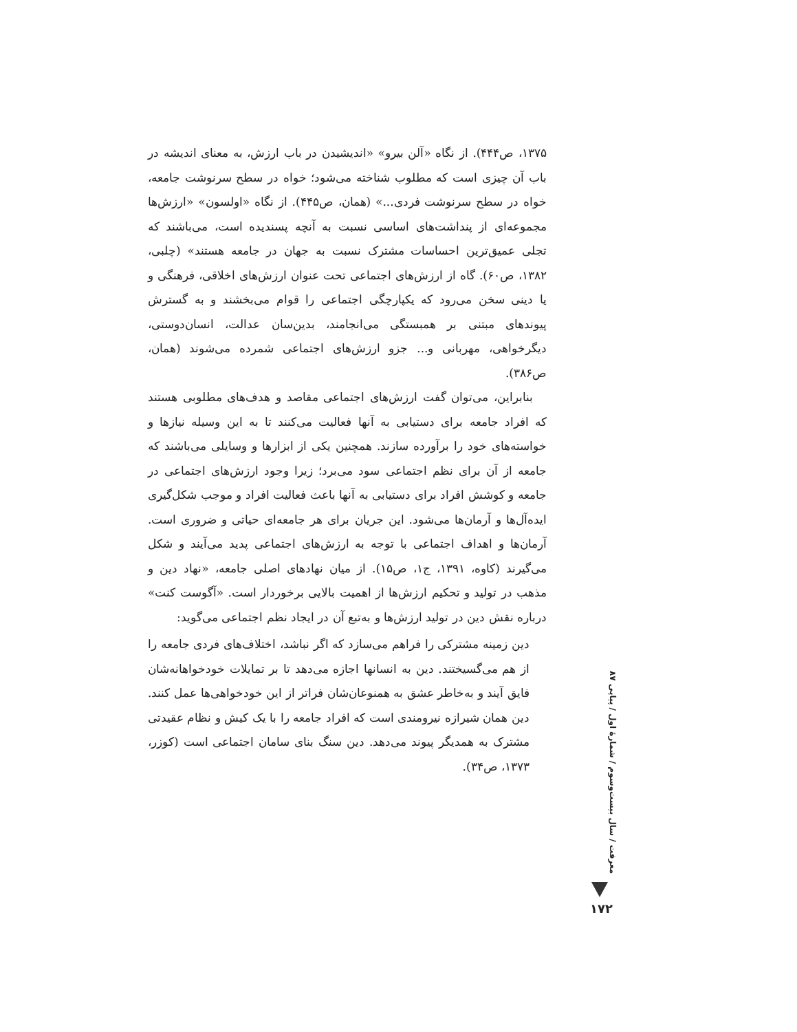۱۳۷۵، ص۴۴۴). از نگاه «آلن بیرو» «اندیشیدن در باب ارزش، به معنای اندیشه در باب آن چیزی است که مطلوب شناخته می‌شود؛ خواه در سطح سرنوشت جامعه، خواه در سطح سرنوشت فردی...» (همان، ص۴۴۵). از نگاه «اولسون» «ارزش‌ها مجموعه‌ای از پنداشت‌های اساسی نسبت به آنچه پسندیده است، می‌باشند که تجلی عمیق‌ترین احساسات مشترک نسبت به جهان در جامعه هستند» (چلبی، ۱۳۸۲، ص۶۰). گاه از ارزش‌های اجتماعی تحت عنوان ارزش‌های اخلاقی، فرهنگی و یا دینی سخن می‌رود که یکپارچگی اجتماعی را قوام می‌بخشند و به گسترش پیوندهای مبتنی بر همبستگی می‌انجامند، بدین‌سان عدالت، انسان‌دوستی، دیگرخواهی، مهربانی و... جزو ارزش‌های اجتماعی شمرده می‌شوند (همان، ص۳۸۶).
بنابراین، می‌توان گفت ارزش‌های اجتماعی مقاصد و هدف‌های مطلوبی هستند که افراد جامعه برای دستیابی به آنها فعالیت می‌کنند تا به این وسیله نیازها و خواسته‌های خود را برآورده سازند. همچنین یکی از ابزارها و وسایلی می‌باشند که جامعه از آن برای نظم اجتماعی سود می‌برد؛ زیرا وجود ارزش‌های اجتماعی در جامعه و کوشش افراد برای دستیابی به آنها باعث فعالیت افراد و موجب شکل‌گیری ایده‌آل‌ها و آرمان‌ها می‌شود. این جریان برای هر جامعه‌ای حیاتی و ضروری است. آرمان‌ها و اهداف اجتماعی با توجه به ارزش‌های اجتماعی پدید می‌آیند و شکل می‌گیرند (کاوه، ۱۳۹۱، ج۱، ص۱۵). از میان نهادهای اصلی جامعه، «نهاد دین و مذهب در تولید و تحکیم ارزش‌ها از اهمیت بالایی برخوردار است. «آگوست کنت» درباره نقش دین در تولید ارزش‌ها و به‌تبع آن در ایجاد نظم اجتماعی می‌گوید:
دین زمینه مشترکی را فراهم می‌سازد که اگر نباشد، اختلاف‌های فردی جامعه را از هم می‌گسیختند. دین به انسانها اجازه می‌دهد تا بر تمایلات خودخواهانه‌شان فایق آیند و به‌خاطر عشق به همنوعان‌شان فراتر از این خودخواهی‌ها عمل کنند. دین همان شیرازه نیرومندی است که افراد جامعه را با یک کیش و نظام عقیدتی مشترک به همدیگر پیوند می‌دهد. دین سنگ بنای سامان اجتماعی است (کوزر، ۱۳۷۳، ص۳۴).
معرفت / سال بیست‌وسوم / شمارهٔ اول / پیاپی ۸۷
۱۷۲